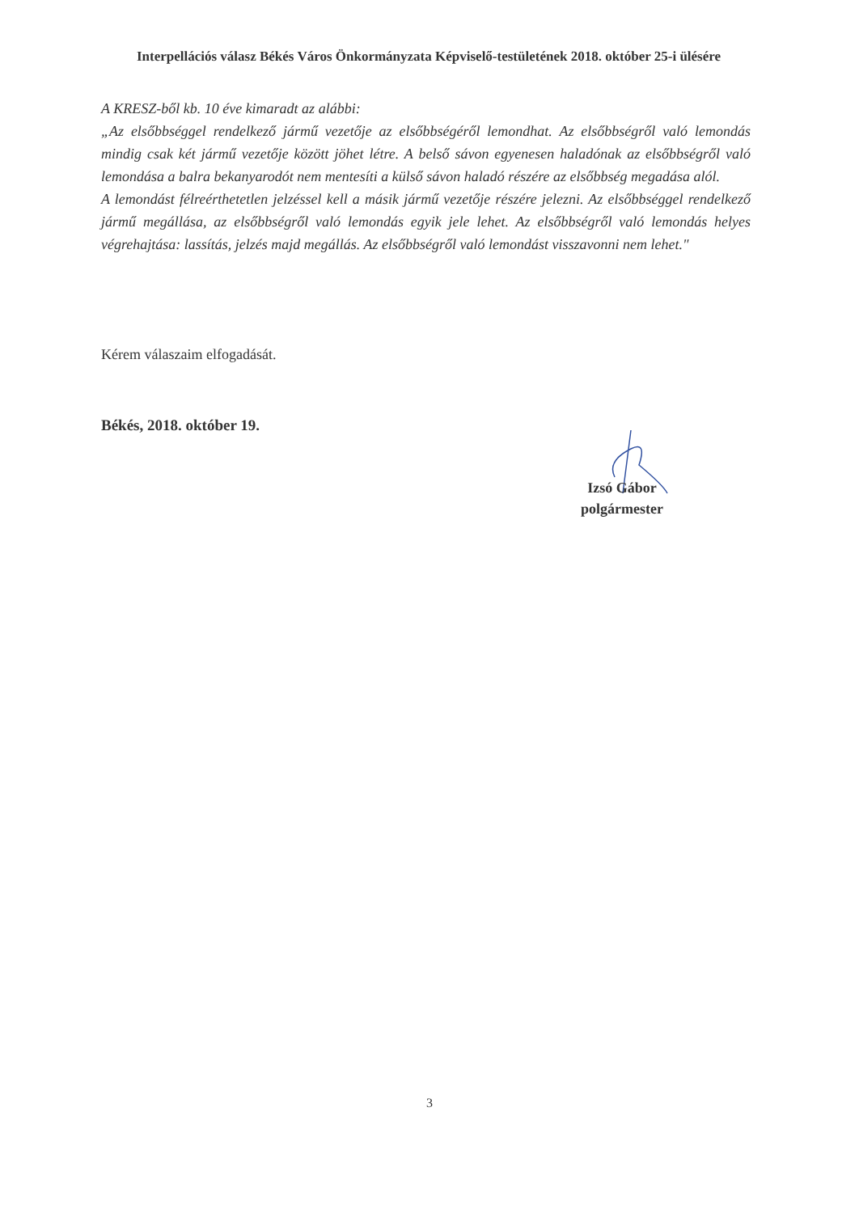Interpellációs válasz Békés Város Önkormányzata Képviselő-testületének 2018. október 25-i ülésére
A KRESZ-ből kb. 10 éve kimaradt az alábbi:
„Az elsőbbséggel rendelkező jármű vezetője az elsőbbségéről lemondhat. Az elsőbbségről való lemondás mindig csak két jármű vezetője között jöhet létre. A belső sávon egyenesen haladónak az elsőbbségről való lemondása a balra bekanyarodót nem mentesíti a külső sávon haladó részére az elsőbbség megadása alól.
A lemondást félreérthetetlen jelzéssel kell a másik jármű vezetője részére jelezni. Az elsőbbséggel rendelkező jármű megállása, az elsőbbségről való lemondás egyik jele lehet. Az elsőbbségről való lemondás helyes végrehajtása: lassítás, jelzés majd megállás. Az elsőbbségről való lemondást visszavonni nem lehet."
Kérem válaszaim elfogadását.
Békés, 2018. október 19.
Izsó Gábor
polgármester
3